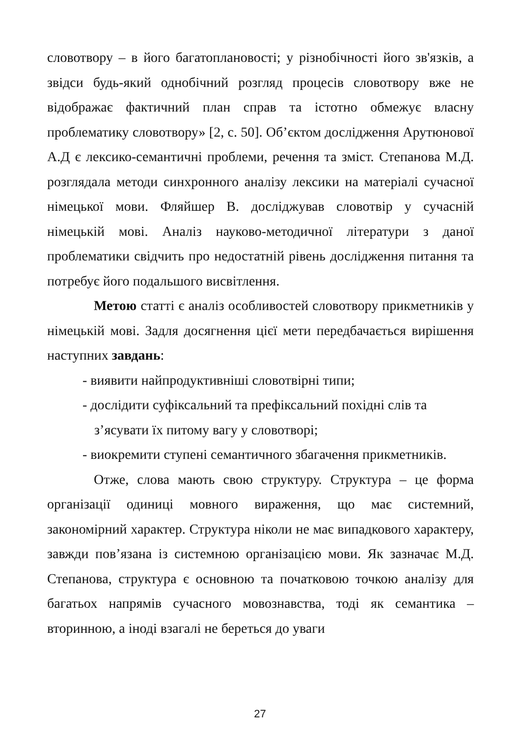словотвору – в його багатоплановості; у різнобічності його зв'язків, а звідси будь-який однобічний розгляд процесів словотвору вже не відображає фактичний план справ та істотно обмежує власну проблематику словотвору» [2, с. 50]. Об’єктом дослідження Арутюнової А.Д є лексико-семантичні проблеми, речення та зміст. Степанова М.Д. розглядала методи синхронного аналізу лексики на матеріалі сучасної німецької мови. Фляйшер В. досліджував словотвір у сучасній німецькій мові. Аналіз науково-методичної літератури з даної проблематики свідчить про недостатній рівень дослідження питання та потребує його подальшого висвітлення.
Метою статті є аналіз особливостей словотвору прикметників у німецькій мові. Задля досягнення цієї мети передбачається вирішення наступних завдань:
- виявити найпродуктивніші словотвірні типи;
- дослідити суфіксальний та префіксальний похідні слів та
з’ясувати їх питому вагу у словотворі;
- виокремити ступені семантичного збагачення прикметників.
Отже, слова мають свою структуру. Структура – це форма організації одиниці мовного вираження, що має системний, закономірний характер. Структура ніколи не має випадкового характеру, завжди пов’язана із системною організацією мови. Як зазначає М.Д. Степанова, структура є основною та початковою точкою аналізу для багатьох напрямів сучасного мовознавства, тоді як семантика – вторинною, а іноді взагалі не береться до уваги
27